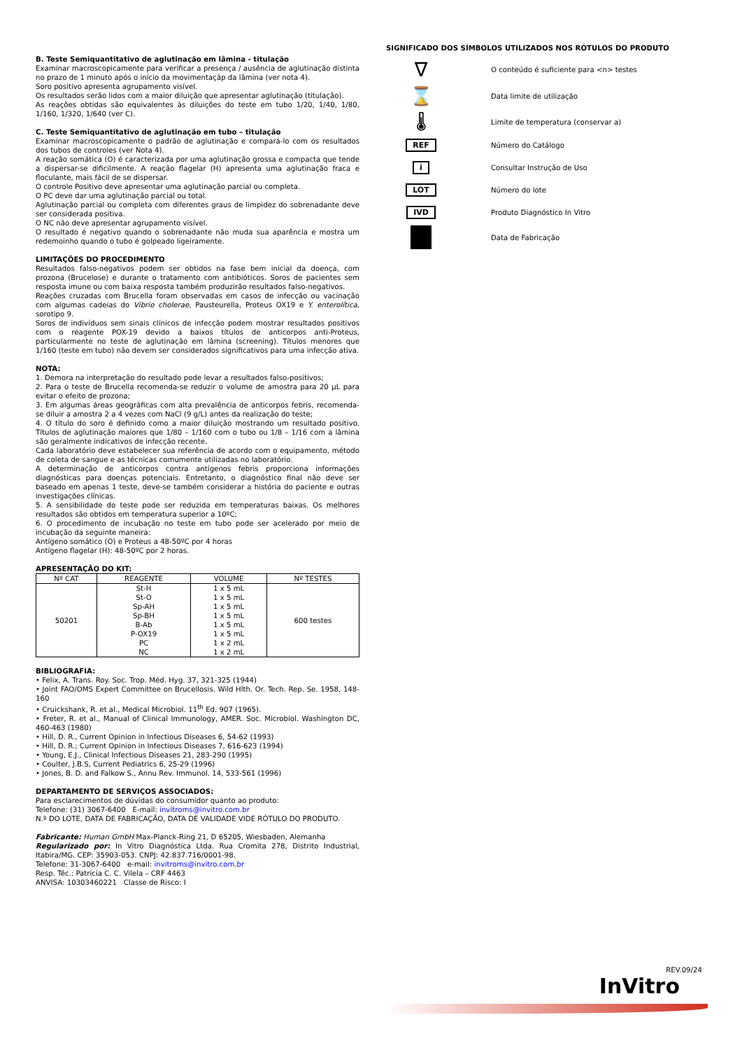B. Teste Semiquantitativo de aglutinação em lâmina - titulação
Examinar macroscopicamente para verificar a presença / ausência de aglutinação distinta no prazo de 1 minuto após o início da movimentaçāp da lâmina (ver nota 4).
Soro positivo apresenta agrupamento visível.
Os resultados serão lidos com a maior diluição que apresentar aglutinação (titulação).
As reações obtidas são equivalentes às diluições do teste em tubo 1/20, 1/40, 1/80, 1/160, 1/320, 1/640 (ver C).
C. Teste Semiquantitativo de aglutinação em tubo – titulação
Examinar macroscopicamente o padrão de aglutinação e compará-lo com os resultados dos tubos de controles (ver Nota 4).
A reação somática (O) é caracterizada por uma aglutinação grossa e compacta que tende a dispersar-se dificilmente. A reação flagelar (H) apresenta uma aglutinação fraca e floculante, mais fácil de se dispersar.
O controle Positivo deve apresentar uma aglutinação parcial ou completa.
O PC deve dar uma aglutinação parcial ou total.
Aglutinação parcial ou completa com diferentes graus de limpidez do sobrenadante deve ser considerada positiva.
O NC não deve apresentar agrupamento visível.
O resultado é negativo quando o sobrenadante não muda sua aparência e mostra um redemoinho quando o tubo é golpeado ligeiramente.
LIMITAÇÕES DO PROCEDIMENTO
Resultados falso-negativos podem ser obtidos na fase bem inicial da doença, com prozona (Brucelose) e durante o tratamento com antibióticos. Soros de pacientes sem resposta imune ou com baixa resposta também produzirão resultados falso-negativos.
Reações cruzadas com Brucella foram observadas em casos de infecção ou vacinação com algumas cadeias do Vibrio cholerae, Pausteurella, Proteus OX19 e Y. enterolítica, sorotipo 9.
Soros de indivíduos sem sinais clínicos de infecção podem mostrar resultados positivos com o reagente POX-19 devido a baixos títulos de anticorpos anti-Proteus, particularmente no teste de aglutinação em lâmina (screening). Títulos menores que 1/160 (teste em tubo) não devem ser considerados significativos para uma infecção ativa.
NOTA:
1. Demora na interpretação do resultado pode levar a resultados falso-positivos;
2. Para o teste de Brucella recomenda-se reduzir o volume de amostra para 20 μL para evitar o efeito de prozona;
3. Em algumas áreas geográficas com alta prevalência de anticorpos febris, recomenda-se diluir a amostra 2 a 4 vezes com NaCl (9 g/L) antes da realização do teste;
4. O título do soro é definido como a maior diluição mostrando um resultado positivo. Títulos de aglutinação maiores que 1/80 – 1/160 com o tubo ou 1/8 – 1/16 com a lâmina são geralmente indicativos de infecção recente.
Cada laboratório deve estabelecer sua referência de acordo com o equipamento, método de coleta de sangue e as técnicas comumente utilizadas no laboratório.
A determinação de anticorpos contra antígenos febris proporciona informações diagnósticas para doenças potenciais. Entretanto, o diagnóstico final não deve ser baseado em apenas 1 teste, deve-se também considerar a história do paciente e outras investigações clínicas.
5. A sensibilidade do teste pode ser reduzida em temperaturas baixas. Os melhores resultados são obtidos em temperatura superior a 10ºC;
6. O procedimento de incubação no teste em tubo pode ser acelerado por meio de incubação da seguinte maneira:
Antígeno somático (O) e Proteus a 48-50ºC por 4 horas
Antígeno flagelar (H): 48-50ºC por 2 horas.
APRESENTAÇÃO DO KIT:
| Nº CAT | REAGENTE | VOLUME | Nº TESTES |
| --- | --- | --- | --- |
| 50201 | St-H St-O Sp-AH Sp-BH B-Ab P-OX19 PC NC | 1 x 5 mL 1 x 5 mL 1 x 5 mL 1 x 5 mL 1 x 5 mL 1 x 5 mL 1 x 2 mL 1 x 2 mL | 600 testes |
BIBLIOGRAFIA:
• Felix, A. Trans. Roy. Soc. Trop. Méd. Hyg. 37, 321-325 (1944)
• Joint FAO/OMS Expert Committee on Brucellosis. Wild Hlth. Or. Tech. Rep. Se. 1958, 148-160
• Cruickshank, R. et al., Medical Microbiol. 11<sup>th</sup> Ed. 907 (1965).
• Freter, R. et al., Manual of Clinical Immunology, AMER. Soc. Microbiol. Washington DC, 460-463 (1980)
• Hill, D. R., Current Opinion in Infectious Diseases 6, 54-62 (1993)
• Hill, D. R.; Current Opinion in Infectious Diseases 7, 616-623 (1994)
• Young, E.J., Clinical Infectious Diseases 21, 283-290 (1995)
• Coulter, J.B.S, Current Pediatrics 6, 25-29 (1996)
• Jones, B. D. and Falkow S., Annu Rev. Immunol. 14, 533-561 (1996)
DEPARTAMENTO DE SERVIÇOS ASSOCIADOS:
Para esclarecimentos de dúvidas do consumidor quanto ao produto:
Telefone: (31) 3067-6400 E-mail: invitroms@invitro.com.br
N.º DO LOTE, DATA DE FABRICAÇÃO, DATA DE VALIDADE VIDE RÓTULO DO PRODUTO.
Fabricante: Human GmbH Max-Planck-Ring 21, D 65205, Wiesbaden, Alemanha
Regularizado por: In Vitro Diagnóstica Ltda. Rua Cromita 278, Distrito Industrial, Itabira/MG. CEP: 35903-053. CNPJ: 42.837.716/0001-98.
Telefone: 31-3067-6400 e-mail: invitroms@invitro.com.br
Resp. Téc.: Patrícia C. C. Vilela – CRF 4463
ANVISA: 10303460221 Classe de Risco: I
SIGNIFICADO DOS SÍMBOLOS UTILIZADOS NOS RÓTULOS DO PRODUTO
∇
O conteúdo é suficiente para <n> testes
⌛
Data limite de utilização
🌡
Limite de temperatura (conservar a)
REF
Número do Catálogo
i
Consultar Instrução de Uso
LOT
Número do lote
IVD
Produto Diagnóstico In Vitro
Data de Fabricação
REV.09/24
InVitro